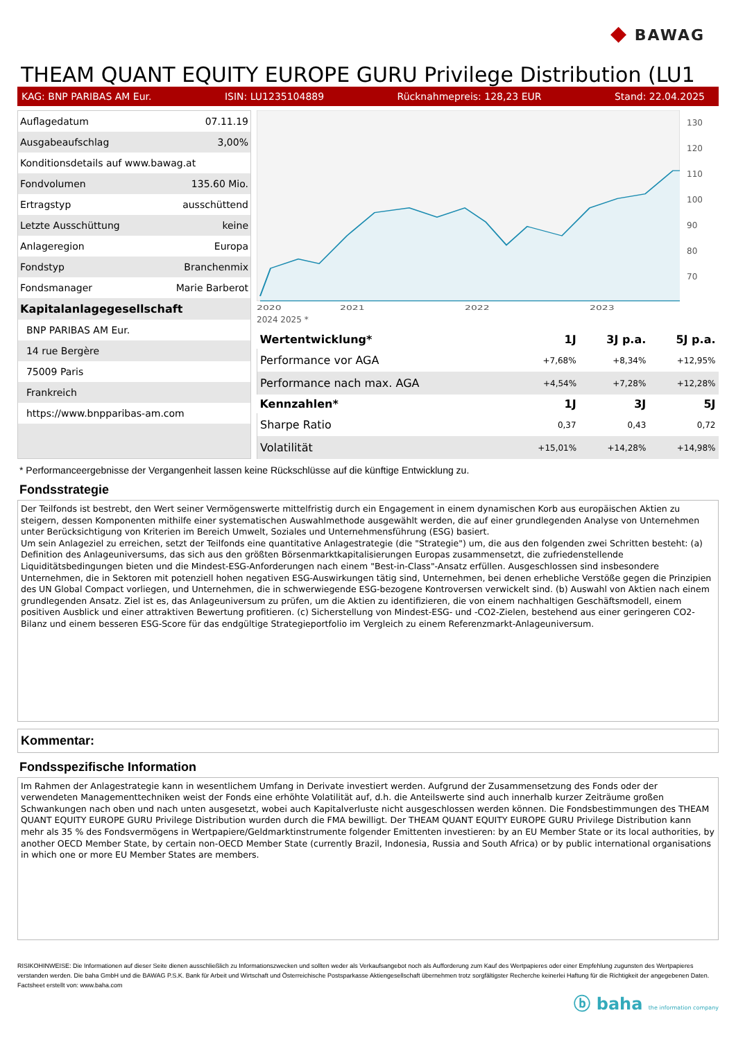◆ BAWAG
THEAM QUANT EQUITY EUROPE GURU Privilege Distribution (LU1
KAG: BNP PARIBAS AM Eur. ISIN: LU1235104889 Rücknahmepreis: 128,23 EUR Stand: 22.04.2025
| Auflagedatum | 07.11.19 |
| Ausgabeaufschlag | 3,00% |
| Konditionsdetails auf www.bawag.at | |
| Fondvolumen | 135.60 Mio. |
| Ertragstyp | ausschüttend |
| Letzte Ausschüttung | keine |
| Anlageregion | Europa |
| Fondstyp | Branchenmix |
| Fondsmanager | Marie Barberot |
| Kapitalanlagegesellschaft | |
| BNP PARIBAS AM Eur. | |
| 14 rue Bergère | |
| 75009 Paris | |
| Frankreich | |
| https://www.bnpparibas-am.com | |
2020
2021
2022
2023
130
120
110
100
90
80
70
2024 2025 *
| Wertentwicklung* | 1J | 3J p.a. | 5J p.a. |
| --- | --- | --- | --- |
| Performance vor AGA | +7,68% | +8,34% | +12,95% |
| Performance nach max. AGA | +4,54% | +7,28% | +12,28% |
| Kennzahlen* | 1J | 3J | 5J |
| Sharpe Ratio | 0,37 | 0,43 | 0,72 |
| Volatilität | +15,01% | +14,28% | +14,98% |
* Performanceergebnisse der Vergangenheit lassen keine Rückschlüsse auf die künftige Entwicklung zu.
Fondsstrategie
Der Teilfonds ist bestrebt, den Wert seiner Vermögenswerte mittelfristig durch ein Engagement in einem dynamischen Korb aus europäischen Aktien zu steigern, dessen Komponenten mithilfe einer systematischen Auswahlmethode ausgewählt werden, die auf einer grundlegenden Analyse von Unternehmen unter Berücksichtigung von Kriterien im Bereich Umwelt, Soziales und Unternehmensführung (ESG) basiert.
Um sein Anlageziel zu erreichen, setzt der Teilfonds eine quantitative Anlagestrategie (die "Strategie") um, die aus den folgenden zwei Schritten besteht: (a) Definition des Anlageuniversums, das sich aus den größten Börsenmarktkapitalisierungen Europas zusammensetzt, die zufriedenstellende Liquiditätsbedingungen bieten und die Mindest-ESG-Anforderungen nach einem "Best-in-Class"-Ansatz erfüllen. Ausgeschlossen sind insbesondere Unternehmen, die in Sektoren mit potenziell hohen negativen ESG-Auswirkungen tätig sind, Unternehmen, bei denen erhebliche Verstöße gegen die Prinzipien des UN Global Compact vorliegen, und Unternehmen, die in schwerwiegende ESG-bezogene Kontroversen verwickelt sind. (b) Auswahl von Aktien nach einem grundlegenden Ansatz. Ziel ist es, das Anlageuniversum zu prüfen, um die Aktien zu identifizieren, die von einem nachhaltigen Geschäftsmodell, einem positiven Ausblick und einer attraktiven Bewertung profitieren. (c) Sicherstellung von Mindest-ESG- und -CO2-Zielen, bestehend aus einer geringeren CO2-Bilanz und einem besseren ESG-Score für das endgültige Strategieportfolio im Vergleich zu einem Referenzmarkt-Anlageuniversum.
Kommentar:
Fondsspezifische Information
Im Rahmen der Anlagestrategie kann in wesentlichem Umfang in Derivate investiert werden. Aufgrund der Zusammensetzung des Fonds oder der verwendeten Managementtechniken weist der Fonds eine erhöhte Volatilität auf, d.h. die Anteilswerte sind auch innerhalb kurzer Zeiträume großen Schwankungen nach oben und nach unten ausgesetzt, wobei auch Kapitalverluste nicht ausgeschlossen werden können. Die Fondsbestimmungen des THEAM QUANT EQUITY EUROPE GURU Privilege Distribution wurden durch die FMA bewilligt. Der THEAM QUANT EQUITY EUROPE GURU Privilege Distribution kann mehr als 35 % des Fondsvermögens in Wertpapiere/Geldmarktinstrumente folgender Emittenten investieren: by an EU Member State or its local authorities, by another OECD Member State, by certain non-OECD Member State (currently Brazil, Indonesia, Russia and South Africa) or by public international organisations in which one or more EU Member States are members.
RISIKOHINWEISE: Die Informationen auf dieser Seite dienen ausschließlich zu Informationszwecken und sollten weder als Verkaufsangebot noch als Aufforderung zum Kauf des Wertpapieres oder einer Empfehlung zugunsten des Wertpapieres verstanden werden. Die baha GmbH und die BAWAG P.S.K. Bank für Arbeit und Wirtschaft und Österreichische Postsparkasse Aktiengesellschaft übernehmen trotz sorgfältigster Recherche keinerlei Haftung für die Richtigkeit der angegebenen Daten.
Factsheet erstellt von: www.baha.com
ⓑ baha the information company